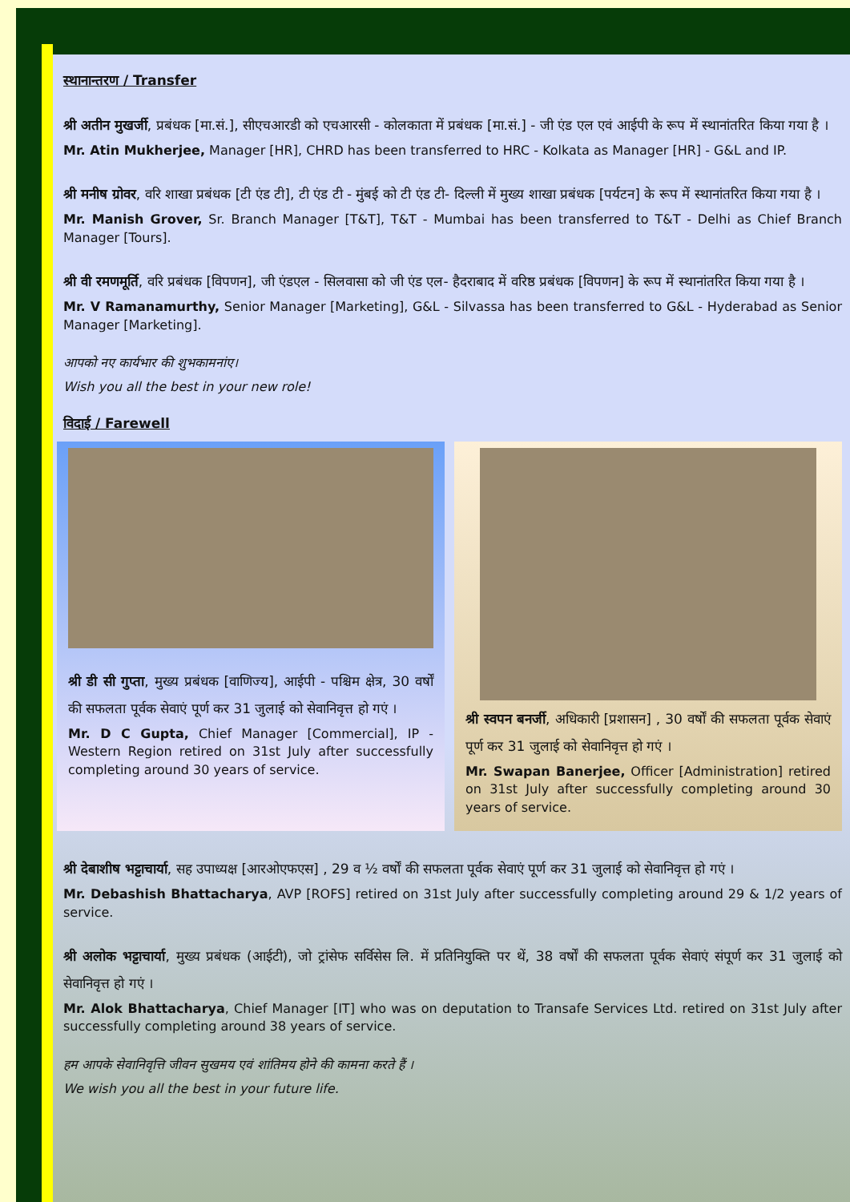स्थानान्तरण / Transfer
श्री अतीन मुखर्जी, प्रबंधक [मा.सं.], सीएचआरडी को एचआरसी - कोलकाता में प्रबंधक [मा.सं.] - जी एंड एल एवं आईपी के रूप में स्थानांतरित किया गया है ।
Mr. Atin Mukherjee, Manager [HR], CHRD has been transferred to HRC - Kolkata as Manager [HR] - G&L and IP.
श्री मनीष ग्रोवर, वरि शाखा प्रबंधक [टी एंड टी], टी एंड टी - मुंबई को टी एंड टी- दिल्ली में मुख्य शाखा प्रबंधक [पर्यटन] के रूप में स्थानांतरित किया गया है ।
Mr. Manish Grover, Sr. Branch Manager [T&T], T&T - Mumbai has been transferred to T&T - Delhi as Chief Branch Manager [Tours].
श्री वी रमणमूर्ति, वरि प्रबंधक [विपणन], जी एंडएल - सिलवासा को जी एंड एल- हैदराबाद में वरिष्ठ प्रबंधक [विपणन] के रूप में स्थानांतरित किया गया है ।
Mr. V Ramanamurthy, Senior Manager [Marketing], G&L - Silvassa has been transferred to G&L - Hyderabad as Senior Manager [Marketing].
आपको नए कार्यभार की शुभकामनांए।
Wish you all the best in your new role!
विदाई / Farewell
श्री डी सी गुप्ता, मुख्य प्रबंधक [वाणिज्य], आईपी - पश्चिम क्षेत्र, 30 वर्षों की सफलता पूर्वक सेवाएं पूर्ण कर 31 जुलाई को सेवानिवृत्त हो गएं ।
Mr. D C Gupta, Chief Manager [Commercial], IP - Western Region retired on 31st July after successfully completing around 30 years of service.
श्री स्वपन बनर्जी, अधिकारी [प्रशासन] , 30 वर्षों की सफलता पूर्वक सेवाएं पूर्ण कर 31 जुलाई को सेवानिवृत्त हो गएं ।
Mr. Swapan Banerjee, Officer [Administration] retired on 31st July after successfully completing around 30 years of service.
श्री देबाशीष भट्टाचार्या, सह उपाध्यक्ष [आरओएफएस] , 29 व ½ वर्षों की सफलता पूर्वक सेवाएं पूर्ण कर 31 जुलाई को सेवानिवृत्त हो गएं ।
Mr. Debashish Bhattacharya, AVP [ROFS] retired on 31st July after successfully completing around 29 & 1/2 years of service.
श्री अलोक भट्टाचार्या, मुख्य प्रबंधक (आईटी), जो ट्रांसेफ सर्विसेस लि. में प्रतिनियुक्ति पर थें, 38 वर्षों की सफलता पूर्वक सेवाएं संपूर्ण कर 31 जुलाई को सेवानिवृत्त हो गएं ।
Mr. Alok Bhattacharya, Chief Manager [IT] who was on deputation to Transafe Services Ltd. retired on 31st July after successfully completing around 38 years of service.
हम आपके सेवानिवृत्ति जीवन सुखमय एवं शांतिमय होने की कामना करते हैं ।
We wish you all the best in your future life.